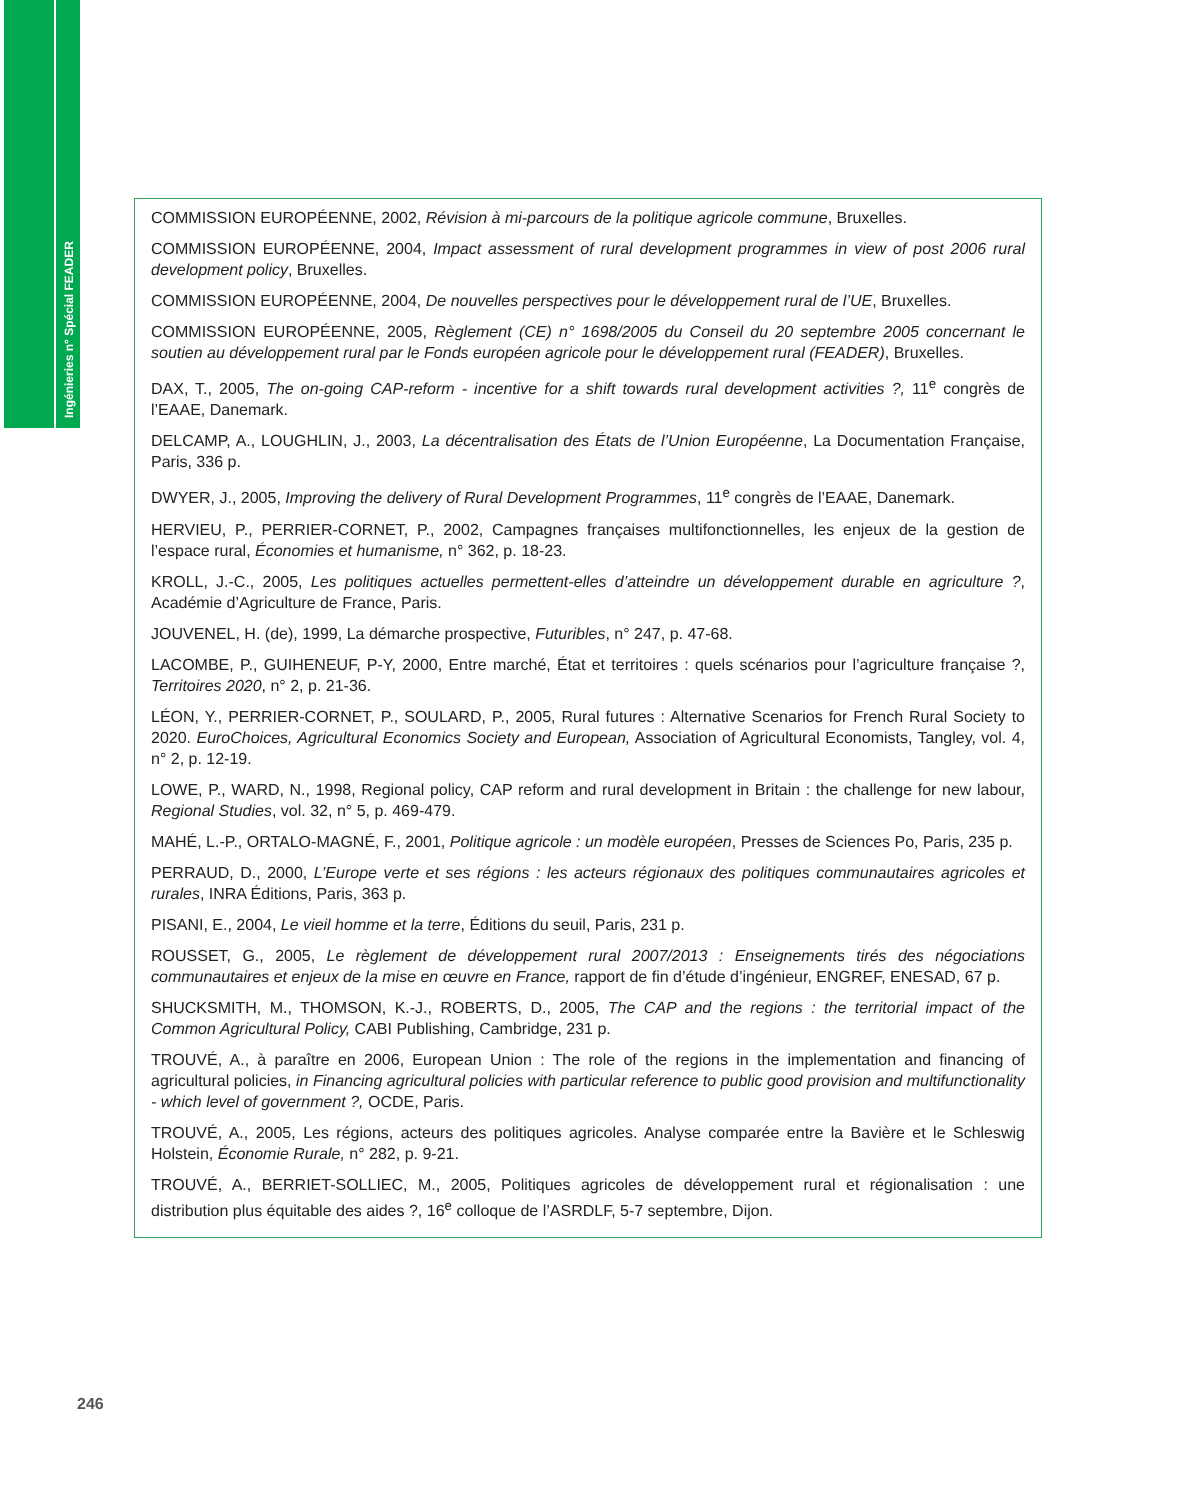Ingénieries n° Spécial FEADER
COMMISSION EUROPÉENNE, 2002, Révision à mi-parcours de la politique agricole commune, Bruxelles.
COMMISSION EUROPÉENNE, 2004, Impact assessment of rural development programmes in view of post 2006 rural development policy, Bruxelles.
COMMISSION EUROPÉENNE, 2004, De nouvelles perspectives pour le développement rural de l’UE, Bruxelles.
COMMISSION EUROPÉENNE, 2005, Règlement (CE) n° 1698/2005 du Conseil du 20 septembre 2005 concernant le soutien au développement rural par le Fonds européen agricole pour le développement rural (FEADER), Bruxelles.
DAX, T., 2005, The on-going CAP-reform - incentive for a shift towards rural development activities ?, 11<sup>e</sup> congrès de l’EAAE, Danemark.
DELCAMP, A., LOUGHLIN, J., 2003, La décentralisation des États de l’Union Européenne, La Documentation Française, Paris, 336 p.
DWYER, J., 2005, Improving the delivery of Rural Development Programmes, 11<sup>e</sup> congrès de l’EAAE, Danemark.
HERVIEU, P., PERRIER-CORNET, P., 2002, Campagnes françaises multifonctionnelles, les enjeux de la gestion de l’espace rural, Économies et humanisme, n° 362, p. 18-23.
KROLL, J.-C., 2005, Les politiques actuelles permettent-elles d’atteindre un développement durable en agriculture ?, Académie d’Agriculture de France, Paris.
JOUVENEL, H. (de), 1999, La démarche prospective, Futuribles, n° 247, p. 47-68.
LACOMBE, P., GUIHENEUF, P-Y, 2000, Entre marché, État et territoires : quels scénarios pour l’agriculture française ?, Territoires 2020, n° 2, p. 21-36.
LÉON, Y., PERRIER-CORNET, P., SOULARD, P., 2005, Rural futures : Alternative Scenarios for French Rural Society to 2020. EuroChoices, Agricultural Economics Society and European, Association of Agricultural Economists, Tangley, vol. 4, n° 2, p. 12-19.
LOWE, P., WARD, N., 1998, Regional policy, CAP reform and rural development in Britain : the challenge for new labour, Regional Studies, vol. 32, n° 5, p. 469-479.
MAHÉ, L.-P., ORTALO-MAGNÉ, F., 2001, Politique agricole : un modèle européen, Presses de Sciences Po, Paris, 235 p.
PERRAUD, D., 2000, L’Europe verte et ses régions : les acteurs régionaux des politiques communautaires agricoles et rurales, INRA Éditions, Paris, 363 p.
PISANI, E., 2004, Le vieil homme et la terre, Éditions du seuil, Paris, 231 p.
ROUSSET, G., 2005, Le règlement de développement rural 2007/2013 : Enseignements tirés des négociations communautaires et enjeux de la mise en œuvre en France, rapport de fin d’étude d’ingénieur, ENGREF, ENESAD, 67 p.
SHUCKSMITH, M., THOMSON, K.-J., ROBERTS, D., 2005, The CAP and the regions : the territorial impact of the Common Agricultural Policy, CABI Publishing, Cambridge, 231 p.
TROUVÉ, A., à paraître en 2006, European Union : The role of the regions in the implementation and financing of agricultural policies, in Financing agricultural policies with particular reference to public good provision and multifunctionality - which level of government ?, OCDE, Paris.
TROUVÉ, A., 2005, Les régions, acteurs des politiques agricoles. Analyse comparée entre la Bavière et le Schleswig Holstein, Économie Rurale, n° 282, p. 9-21.
TROUVÉ, A., BERRIET-SOLLIEC, M., 2005, Politiques agricoles de développement rural et régionalisation : une distribution plus équitable des aides ?, 16<sup>e</sup> colloque de l’ASRDLF, 5-7 septembre, Dijon.
246